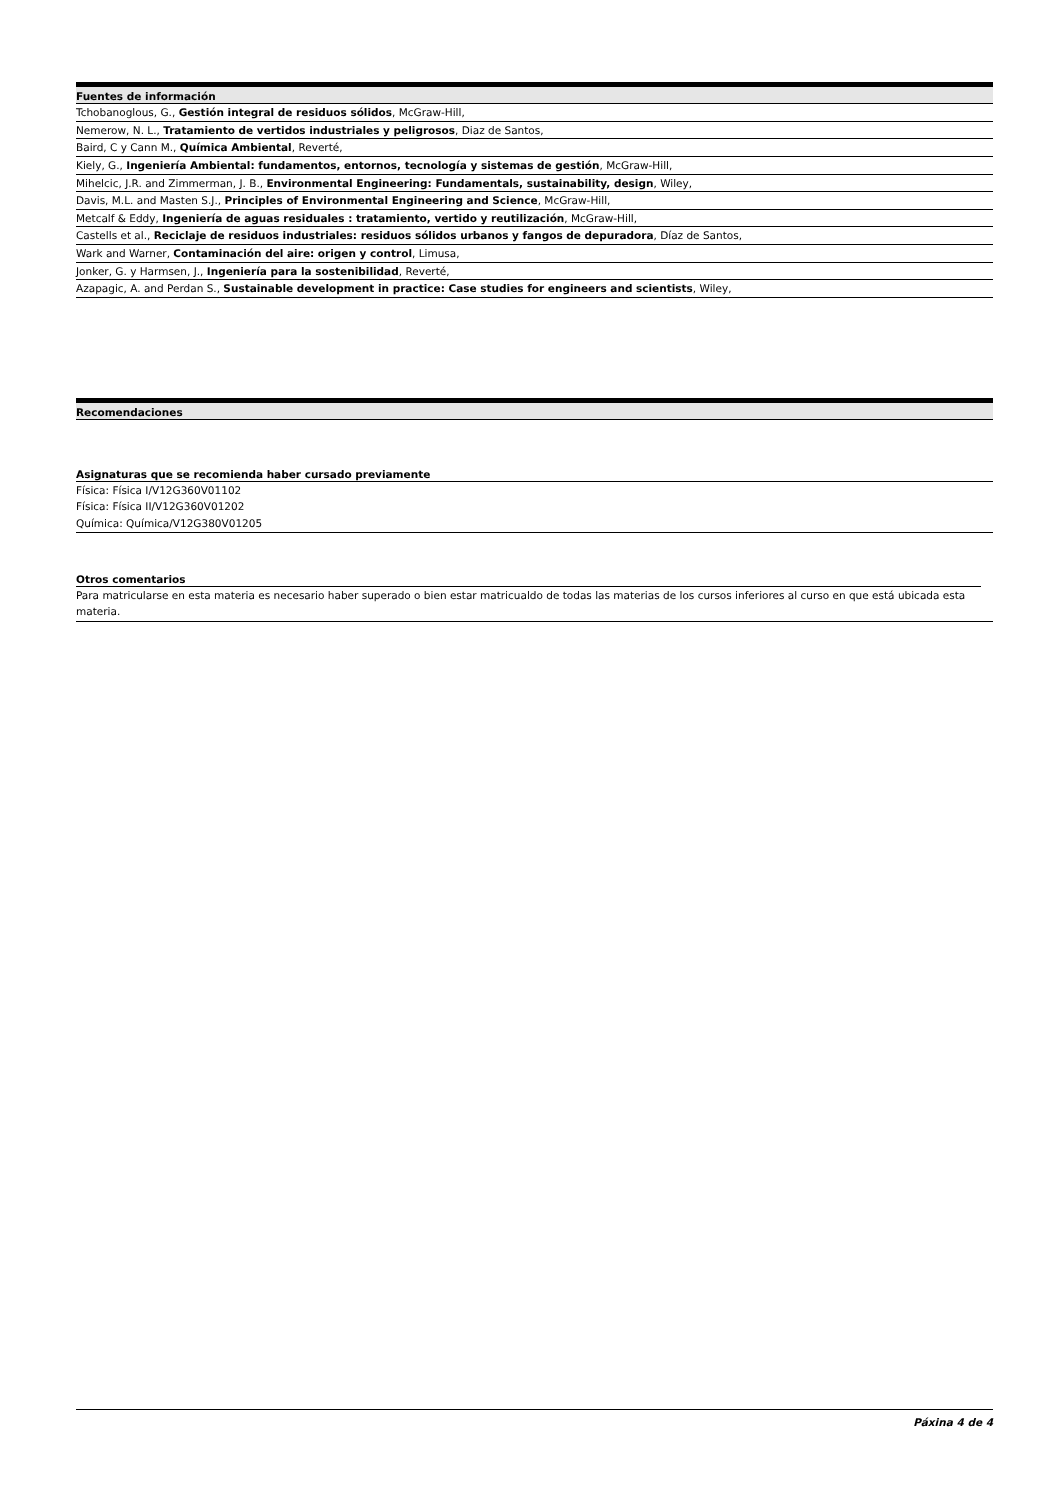| Fuentes de información |
| --- |
| Tchobanoglous, G., Gestión integral de residuos sólidos , McGraw-Hill, |
| Nemerow, N. L., Tratamiento de vertidos industriales y peligrosos , Diaz de Santos, |
| Baird, C y Cann M., Química Ambiental , Reverté, |
| Kiely, G., Ingeniería Ambiental: fundamentos, entornos, tecnología y sistemas de gestión , McGraw-Hill, |
| Mihelcic, J.R. and Zimmerman, J. B., Environmental Engineering: Fundamentals, sustainability, design , Wiley, |
| Davis, M.L. and Masten S.J., Principles of Environmental Engineering and Science , McGraw-Hill, |
| Metcalf & Eddy, Ingeniería de aguas residuales : tratamiento, vertido y reutilización , McGraw-Hill, |
| Castells et al., Reciclaje de residuos industriales: residuos sólidos urbanos y fangos de depuradora , Díaz de Santos, |
| Wark and Warner, Contaminación del aire: origen y control , Limusa, |
| Jonker, G. y Harmsen, J., Ingeniería para la sostenibilidad , Reverté, |
| Azapagic, A. and Perdan S., Sustainable development in practice: Case studies for engineers and scientists , Wiley, |
| Recomendaciones |
| --- |
Asignaturas que se recomienda haber cursado previamente
Física: Física I/V12G360V01102
Física: Física II/V12G360V01202
Química: Química/V12G380V01205
Otros comentarios
Para matricularse en esta materia es necesario haber superado o bien estar matricualdo de todas las materias de los cursos inferiores al curso en que está ubicada esta materia.
Páxina 4 de 4